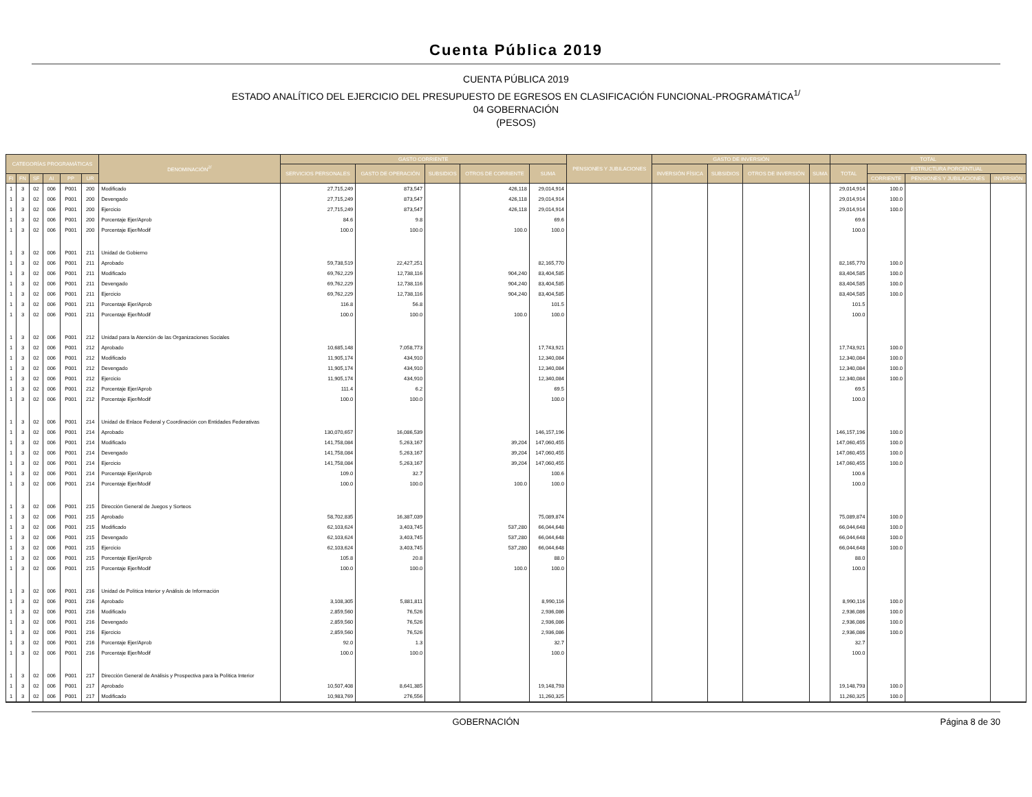Cuenta Pública 2019
CUENTA PÚBLICA 2019
ESTADO ANALÍTICO DEL EJERCICIO DEL PRESUPUESTO DE EGRESOS EN CLASIFICACIÓN FUNCIONAL-PROGRAMÁTICA<sup>1/</sup>
04 GOBERNACIÓN
(PESOS)
| CATEGORÍAS PROGRAMÁTICAS | | | | | | DENOMINACIÓN<sup>2/</sup> | GASTO CORRIENTE | | | | | PENSIONES Y JUBILACIONES | GASTO DE INVERSIÓN | | | | TOTAL | | | |
| --- | --- | --- | --- | --- | --- | --- | --- | --- | --- | --- | --- | --- | --- | --- | --- | --- | --- | --- | --- | --- |
| | | | | | | | SERVICIOS PERSONALES | GASTO DE OPERACIÓN | SUBSIDIOS | OTROS DE CORRIENTE | SUMA | | INVERSIÓN FÍSICA | SUBSIDIOS | OTROS DE INVERSIÓN | SUMA | TOTAL | ESTRUCTURA PORCENTUAL | | |
| FI | FN | SF | AI | PP | UR | | | | | | | | | | | | | CORRIENTE | PENSIONES Y JUBILACIONES | INVERSIÓN |
| 1 | 3 | 02 | 006 | P001 | 200 | Modificado | 27,715,249 | 873,547 | | 426,118 | 29,014,914 | | | | | | 29,014,914 | 100.0 | | |
| 1 | 3 | 02 | 006 | P001 | 200 | Devengado | 27,715,249 | 873,547 | | 426,118 | 29,014,914 | | | | | | 29,014,914 | 100.0 | | |
| 1 | 3 | 02 | 006 | P001 | 200 | Ejercicio | 27,715,249 | 873,547 | | 426,118 | 29,014,914 | | | | | | 29,014,914 | 100.0 | | |
| 1 | 3 | 02 | 006 | P001 | 200 | Porcentaje Ejer/Aprob | 84.6 | 9.8 | | | 69.6 | | | | | | 69.6 | | | |
| 1 | 3 | 02 | 006 | P001 | 200 | Porcentaje Ejer/Modif | 100.0 | 100.0 | | 100.0 | 100.0 | | | | | | 100.0 | | | |
| 1 | 3 | 02 | 006 | P001 | 211 | Unidad de Gobierno | | | | | | | | | | | | | | |
| 1 | 3 | 02 | 006 | P001 | 211 | Aprobado | 59,738,519 | 22,427,251 | | | 82,165,770 | | | | | | 82,165,770 | 100.0 | | |
| 1 | 3 | 02 | 006 | P001 | 211 | Modificado | 69,762,229 | 12,738,116 | | 904,240 | 83,404,585 | | | | | | 83,404,585 | 100.0 | | |
| 1 | 3 | 02 | 006 | P001 | 211 | Devengado | 69,762,229 | 12,738,116 | | 904,240 | 83,404,585 | | | | | | 83,404,585 | 100.0 | | |
| 1 | 3 | 02 | 006 | P001 | 211 | Ejercicio | 69,762,229 | 12,738,116 | | 904,240 | 83,404,585 | | | | | | 83,404,585 | 100.0 | | |
| 1 | 3 | 02 | 006 | P001 | 211 | Porcentaje Ejer/Aprob | 116.8 | 56.8 | | | 101.5 | | | | | | 101.5 | | | |
| 1 | 3 | 02 | 006 | P001 | 211 | Porcentaje Ejer/Modif | 100.0 | 100.0 | | 100.0 | 100.0 | | | | | | 100.0 | | | |
| 1 | 3 | 02 | 006 | P001 | 212 | Unidad para la Atención de las Organizaciones Sociales | | | | | | | | | | | | | | |
| 1 | 3 | 02 | 006 | P001 | 212 | Aprobado | 10,685,148 | 7,058,773 | | | 17,743,921 | | | | | | 17,743,921 | 100.0 | | |
| 1 | 3 | 02 | 006 | P001 | 212 | Modificado | 11,905,174 | 434,910 | | | 12,340,084 | | | | | | 12,340,084 | 100.0 | | |
| 1 | 3 | 02 | 006 | P001 | 212 | Devengado | 11,905,174 | 434,910 | | | 12,340,084 | | | | | | 12,340,084 | 100.0 | | |
| 1 | 3 | 02 | 006 | P001 | 212 | Ejercicio | 11,905,174 | 434,910 | | | 12,340,084 | | | | | | 12,340,084 | 100.0 | | |
| 1 | 3 | 02 | 006 | P001 | 212 | Porcentaje Ejer/Aprob | 111.4 | 6.2 | | | 69.5 | | | | | | 69.5 | | | |
| 1 | 3 | 02 | 006 | P001 | 212 | Porcentaje Ejer/Modif | 100.0 | 100.0 | | | 100.0 | | | | | | 100.0 | | | |
| 1 | 3 | 02 | 006 | P001 | 214 | Unidad de Enlace Federal y Coordinación con Entidades Federativas | | | | | | | | | | | | | | |
| 1 | 3 | 02 | 006 | P001 | 214 | Aprobado | 130,070,657 | 16,086,539 | | | 146,157,196 | | | | | | 146,157,196 | 100.0 | | |
| 1 | 3 | 02 | 006 | P001 | 214 | Modificado | 141,758,084 | 5,263,167 | | 39,204 | 147,060,455 | | | | | | 147,060,455 | 100.0 | | |
| 1 | 3 | 02 | 006 | P001 | 214 | Devengado | 141,758,084 | 5,263,167 | | 39,204 | 147,060,455 | | | | | | 147,060,455 | 100.0 | | |
| 1 | 3 | 02 | 006 | P001 | 214 | Ejercicio | 141,758,084 | 5,263,167 | | 39,204 | 147,060,455 | | | | | | 147,060,455 | 100.0 | | |
| 1 | 3 | 02 | 006 | P001 | 214 | Porcentaje Ejer/Aprob | 109.0 | 32.7 | | | 100.6 | | | | | | 100.6 | | | |
| 1 | 3 | 02 | 006 | P001 | 214 | Porcentaje Ejer/Modif | 100.0 | 100.0 | | 100.0 | 100.0 | | | | | | 100.0 | | | |
| 1 | 3 | 02 | 006 | P001 | 215 | Dirección General de Juegos y Sorteos | | | | | | | | | | | | | | |
| 1 | 3 | 02 | 006 | P001 | 215 | Aprobado | 58,702,835 | 16,387,039 | | | 75,089,874 | | | | | | 75,089,874 | 100.0 | | |
| 1 | 3 | 02 | 006 | P001 | 215 | Modificado | 62,103,624 | 3,403,745 | | 537,280 | 66,044,648 | | | | | | 66,044,648 | 100.0 | | |
| 1 | 3 | 02 | 006 | P001 | 215 | Devengado | 62,103,624 | 3,403,745 | | 537,280 | 66,044,648 | | | | | | 66,044,648 | 100.0 | | |
| 1 | 3 | 02 | 006 | P001 | 215 | Ejercicio | 62,103,624 | 3,403,745 | | 537,280 | 66,044,648 | | | | | | 66,044,648 | 100.0 | | |
| 1 | 3 | 02 | 006 | P001 | 215 | Porcentaje Ejer/Aprob | 105.8 | 20.8 | | | 88.0 | | | | | | 88.0 | | | |
| 1 | 3 | 02 | 006 | P001 | 215 | Porcentaje Ejer/Modif | 100.0 | 100.0 | | 100.0 | 100.0 | | | | | | 100.0 | | | |
| 1 | 3 | 02 | 006 | P001 | 216 | Unidad de Política Interior y Análisis de Información | | | | | | | | | | | | | | |
| 1 | 3 | 02 | 006 | P001 | 216 | Aprobado | 3,108,305 | 5,881,811 | | | 8,990,116 | | | | | | 8,990,116 | 100.0 | | |
| 1 | 3 | 02 | 006 | P001 | 216 | Modificado | 2,859,560 | 76,526 | | | 2,936,086 | | | | | | 2,936,086 | 100.0 | | |
| 1 | 3 | 02 | 006 | P001 | 216 | Devengado | 2,859,560 | 76,526 | | | 2,936,086 | | | | | | 2,936,086 | 100.0 | | |
| 1 | 3 | 02 | 006 | P001 | 216 | Ejercicio | 2,859,560 | 76,526 | | | 2,936,086 | | | | | | 2,936,086 | 100.0 | | |
| 1 | 3 | 02 | 006 | P001 | 216 | Porcentaje Ejer/Aprob | 92.0 | 1.3 | | | 32.7 | | | | | | 32.7 | | | |
| 1 | 3 | 02 | 006 | P001 | 216 | Porcentaje Ejer/Modif | 100.0 | 100.0 | | | 100.0 | | | | | | 100.0 | | | |
| 1 | 3 | 02 | 006 | P001 | 217 | Dirección General de Análisis y Prospectiva para la Política Interior | | | | | | | | | | | | | | |
| 1 | 3 | 02 | 006 | P001 | 217 | Aprobado | 10,507,408 | 8,641,385 | | | 19,148,793 | | | | | | 19,148,793 | 100.0 | | |
| 1 | 3 | 02 | 006 | P001 | 217 | Modificado | 10,983,769 | 276,556 | | | 11,260,325 | | | | | | 11,260,325 | 100.0 | | |
GOBERNACIÓN Página 8 de 30